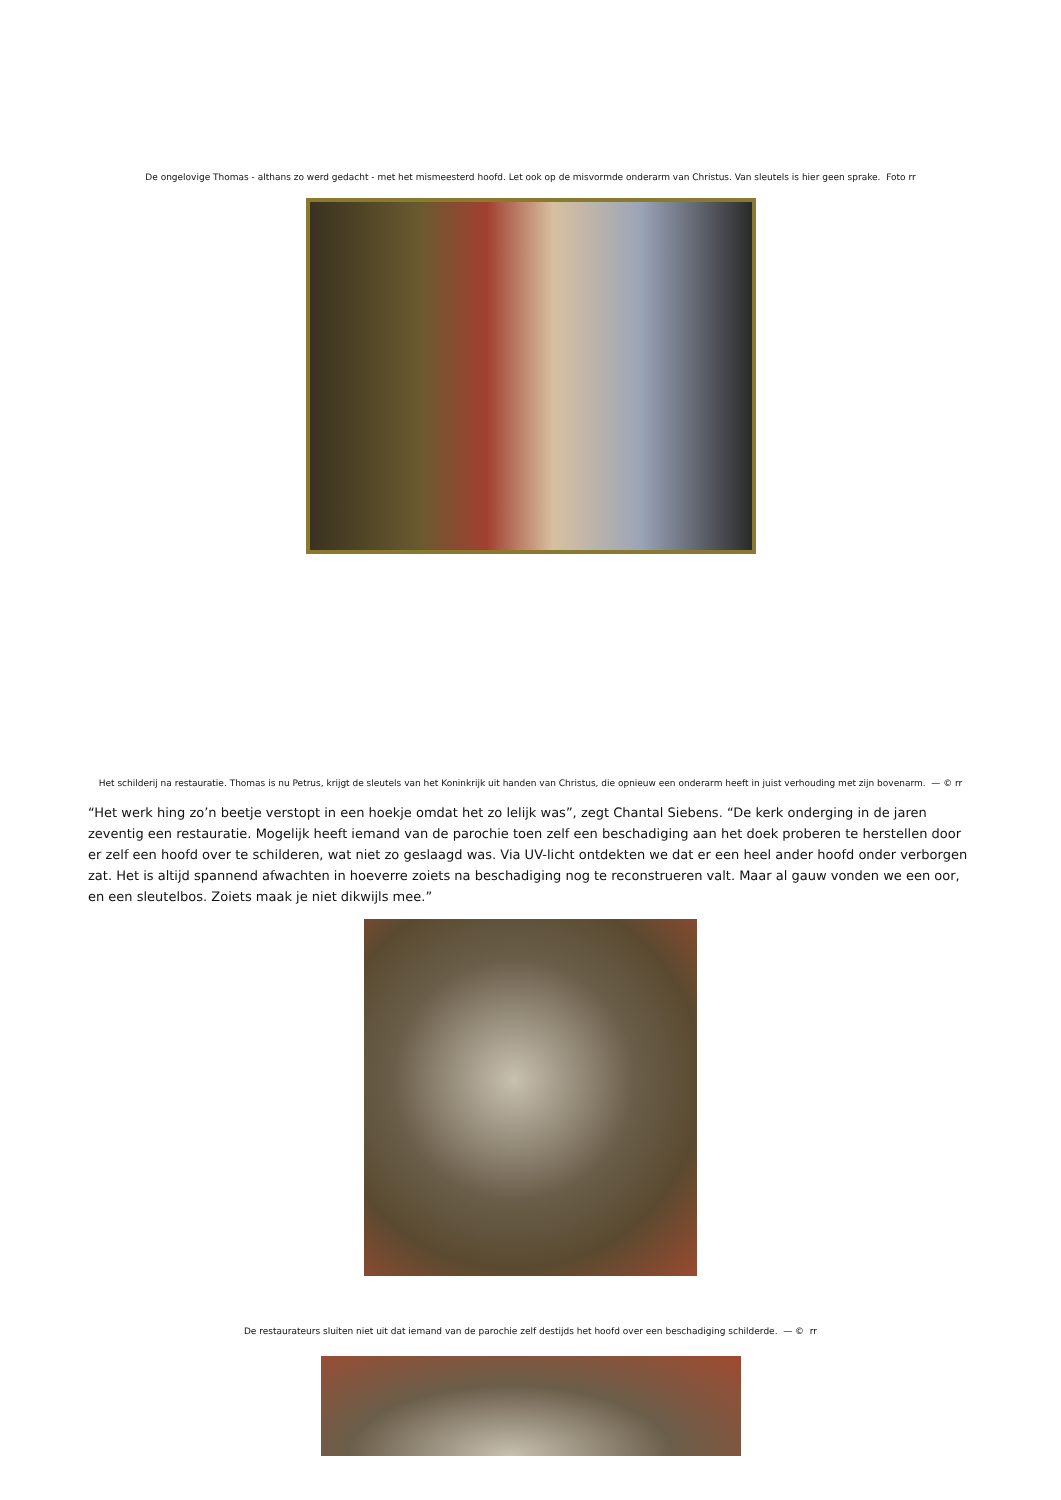De ongelovige Thomas - althans zo werd gedacht - met het mismeesterd hoofd. Let ook op de misvormde onderarm van Christus. Van sleutels is hier geen sprake. Foto rr
Het schilderij na restauratie. Thomas is nu Petrus, krijgt de sleutels van het Koninkrijk uit handen van Christus, die opnieuw een onderarm heeft in juist verhouding met zijn bovenarm. — © rr
“Het werk hing zo’n beetje verstopt in een hoekje omdat het zo lelijk was”, zegt Chantal Siebens. “De kerk onderging in de jaren zeventig een restauratie. Mogelijk heeft iemand van de parochie toen zelf een beschadiging aan het doek proberen te herstellen door er zelf een hoofd over te schilderen, wat niet zo geslaagd was. Via UV-licht ontdekten we dat er een heel ander hoofd onder verborgen zat. Het is altijd spannend afwachten in hoeverre zoiets na beschadiging nog te reconstrueren valt. Maar al gauw vonden we een oor, en een sleutelbos. Zoiets maak je niet dikwijls mee.”
De restaurateurs sluiten niet uit dat iemand van de parochie zelf destijds het hoofd over een beschadiging schilderde. — © rr